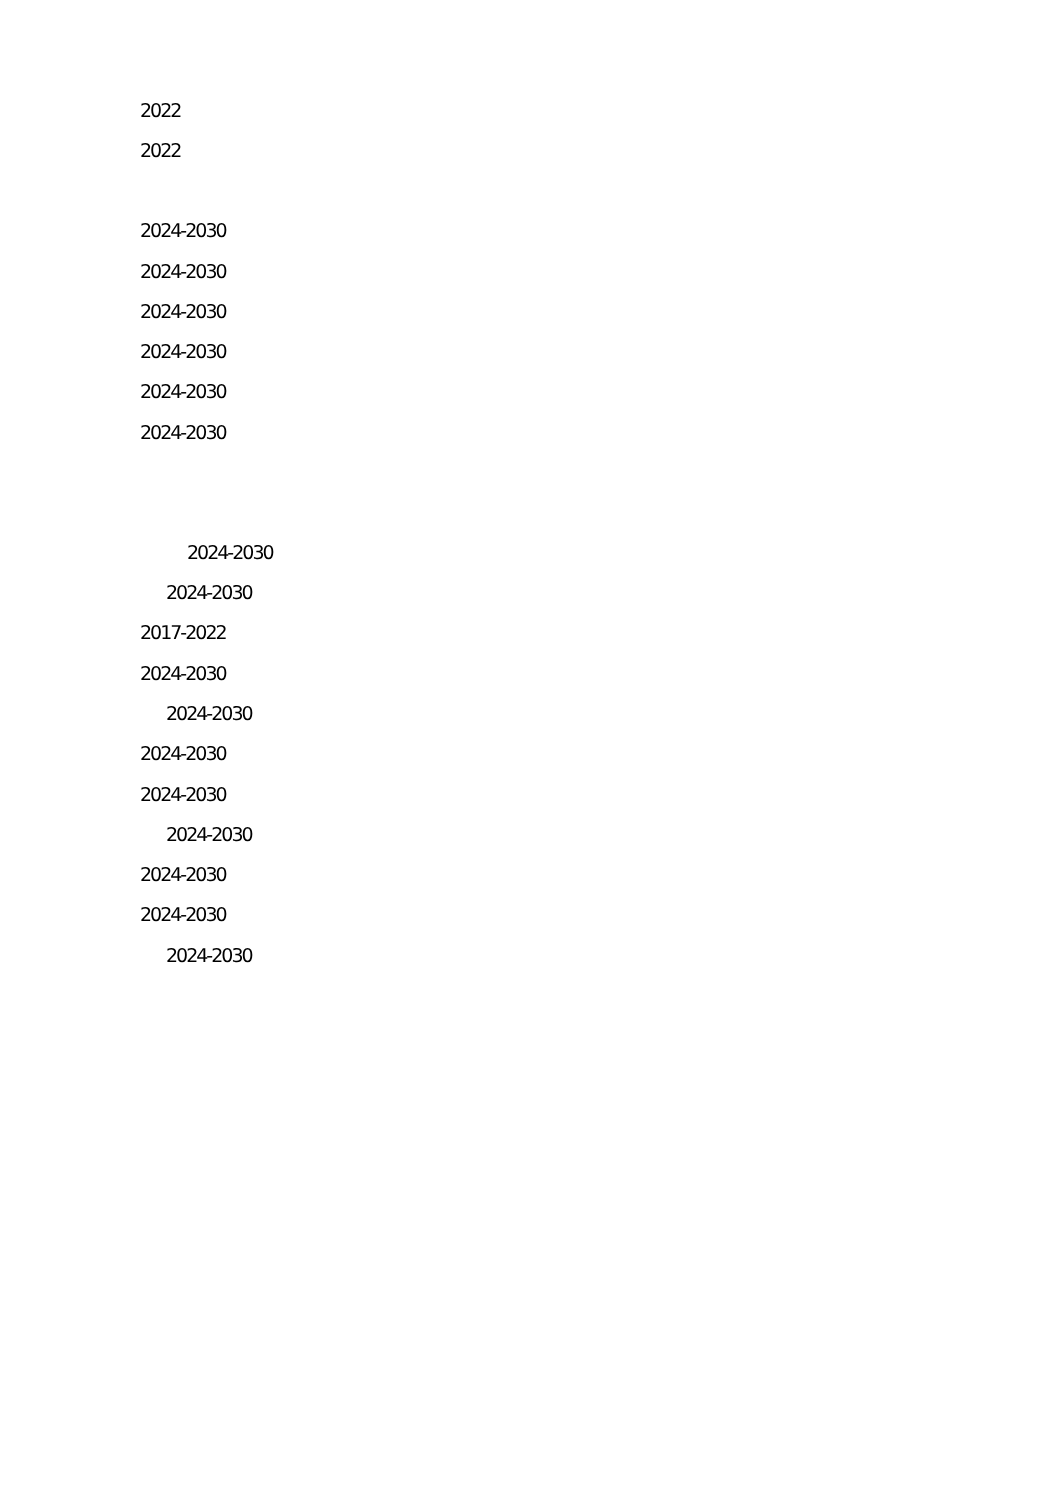2022
2022
2024-2030
2024-2030
2024-2030
2024-2030
2024-2030
2024-2030
2024-2030
2024-2030
2017-2022
2024-2030
2024-2030
2024-2030
2024-2030
2024-2030
2024-2030
2024-2030
2024-2030